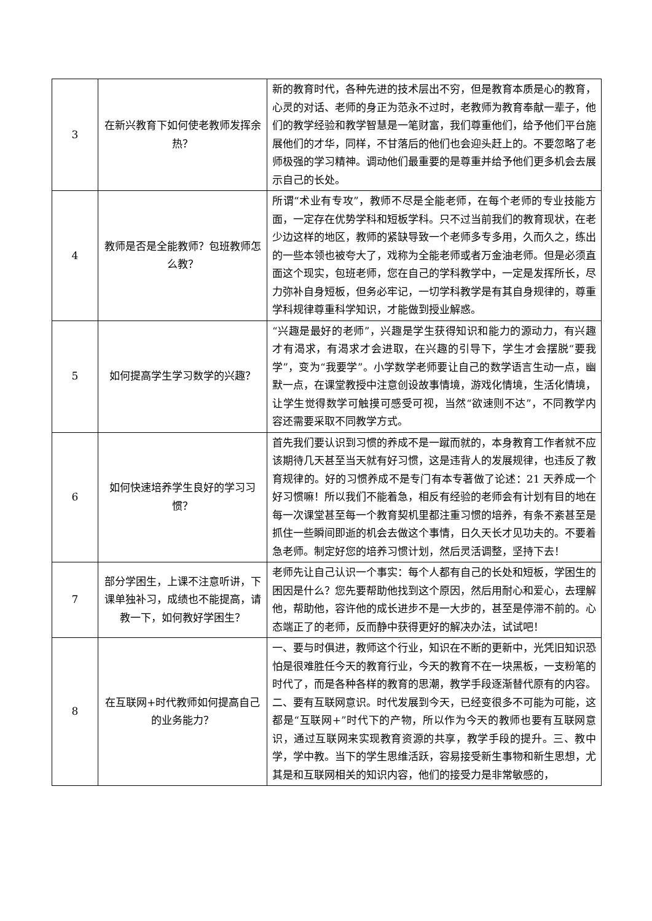| 3 | 在新兴教育下如何使老教师发挥余热？ | 新的教育时代，各种先进的技术层出不穷，但是教育本质是心的教育，心灵的对话、老师的身正为范永不过时，老教师为教育奉献一辈子，他们的教学经验和教学智慧是一笔财富，我们尊重他们，给予他们平台施展他们的才华，同样，不甘落后的他们也会迎头赶上的。不要忽略了老师极强的学习精神。调动他们最重要的是尊重并给予他们更多机会去展示自己的长处。 |
| 4 | 教师是否是全能教师？包班教师怎么教？ | 所谓“术业有专攻”，教师不尽是全能老师，在每个老师的专业技能方面，一定存在优势学科和短板学科。只不过当前我们的教育现状，在老少边这样的地区，教师的紧缺导致一个老师多专多用，久而久之，练出的一些本领也被夸大了，戏称为全能老师或者万金油老师。但是必须直面这个现实，包班老师，您在自己的学科教学中，一定是发挥所长，尽力弥补自身短板，但务必牢记，一切学科教学是有其自身规律的，尊重学科规律尊重科学知识，才能做到授业解惑。 |
| 5 | 如何提高学生学习数学的兴趣？ | “兴趣是最好的老师”，兴趣是学生获得知识和能力的源动力，有兴趣才有渴求，有渴求才会进取，在兴趣的引导下，学生才会摆脱“要我学”，变为“我要学”。小学数学老师要让自己的数学语言生动一点，幽默一点，在课堂教授中注意创设故事情境，游戏化情境，生活化情境，让学生觉得数学可触摸可感受可视，当然“欲速则不达”，不同教学内容还需要采取不同教学方式。 |
| 6 | 如何快速培养学生良好的学习习惯？ | 首先我们要认识到习惯的养成不是一蹴而就的，本身教育工作者就不应该期待几天甚至当天就有好习惯，这是违背人的发展规律，也违反了教育规律的。好的习惯养成不是专门有本专著做了论述：21 天养成一个好习惯嘛！所以我们不能着急，相反有经验的老师会有计划有目的地在每一次课堂甚至每一个教育契机里都注重习惯的培养，有条不紊甚至是抓住一些瞬间即逝的机会去做这个事情，日久天长才见功夫的。不要着急老师。制定好您的培养习惯计划，然后灵活调整，坚持下去！ |
| 7 | 部分学困生，上课不注意听讲，下课单独补习，成绩也不能提高，请教一下，如何教好学困生？ | 老师先让自己认识一个事实：每个人都有自己的长处和短板，学困生的困因是什么？您先要帮助他找到这个原因，然后用耐心和爱心，去理解他，帮助他，容许他的成长进步不是一大步的，甚至是停滞不前的。心态端正了的老师，反而静中获得更好的解决办法，试试吧！ |
| 8 | 在互联网+时代教师如何提高自己的业务能力？ | 一、要与时俱进，教师这个行业，知识在不断的更新中，光凭旧知识恐怕是很难胜任今天的教育行业，今天的教育不在一块黑板，一支粉笔的时代了，而是各种各样的教育的思潮，教学手段逐渐替代原有的内容。二、要有互联网意识。时代发展到今天，已经变很多不可能为可能，这都是“互联网+”时代下的产物，所以作为今天的教师也要有互联网意识，通过互联网来实现教育资源的共享，教学手段的提升。三、教中学，学中教。当下的学生思维活跃，容易接受新生事物和新生思想，尤其是和互联网相关的知识内容，他们的接受力是非常敏感的， |